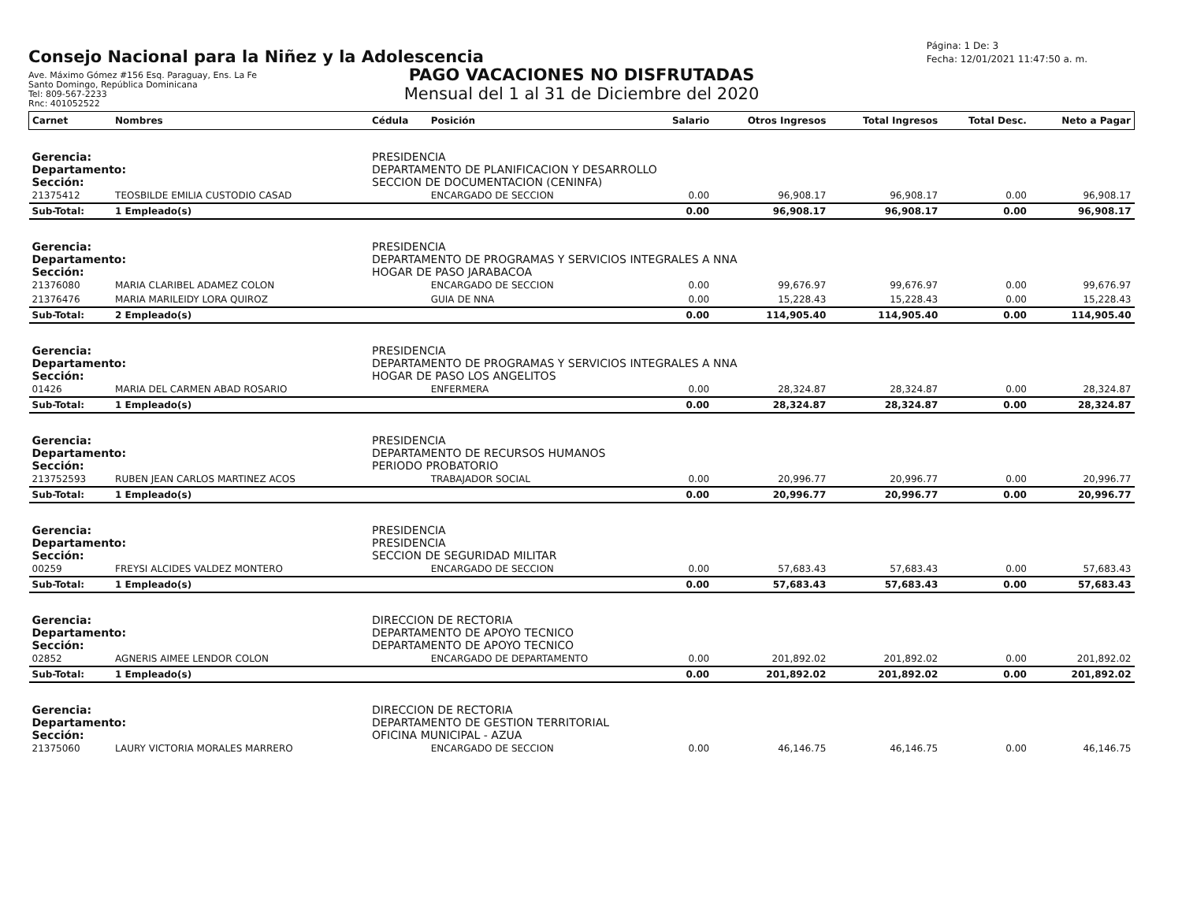Consejo Nacional para la Niñez y la Adolescencia
Ave. Máximo Gómez #156 Esq. Paraguay, Ens. La Fe
Santo Domingo, República Dominicana
Tel: 809-567-2233
Rnc: 401052522
Página: 1 De: 3
Fecha: 12/01/2021 11:47:50 a. m.
PAGO VACACIONES NO DISFRUTADAS
Mensual del 1 al 31 de Diciembre del 2020
| Carnet | Nombres | Cédula | Posición | Salario | Otros Ingresos | Total Ingresos | Total Desc. | Neto a Pagar |
| --- | --- | --- | --- | --- | --- | --- | --- | --- |
| Gerencia: | | PRESIDENCIA | | | | | | |
| Departamento: | | DEPARTAMENTO DE PLANIFICACION Y DESARROLLO | | | | | | |
| Sección: | | SECCION DE DOCUMENTACION (CENINFA) | | | | | | |
| 21375412 | TEOSBILDE EMILIA CUSTODIO CASAD | | ENCARGADO DE SECCION | 0.00 | 96,908.17 | 96,908.17 | 0.00 | 96,908.17 |
| Sub-Total: | 1 Empleado(s) | | | 0.00 | 96,908.17 | 96,908.17 | 0.00 | 96,908.17 |
| Gerencia: | | PRESIDENCIA | | | | | | |
| Departamento: | | DEPARTAMENTO DE PROGRAMAS Y SERVICIOS INTEGRALES A NNA | | | | | | |
| Sección: | | HOGAR DE PASO JARABACOA | | | | | | |
| 21376080 | MARIA CLARIBEL ADAMEZ COLON | | ENCARGADO DE SECCION | 0.00 | 99,676.97 | 99,676.97 | 0.00 | 99,676.97 |
| 21376476 | MARIA MARILEIDY LORA QUIROZ | | GUIA DE NNA | 0.00 | 15,228.43 | 15,228.43 | 0.00 | 15,228.43 |
| Sub-Total: | 2 Empleado(s) | | | 0.00 | 114,905.40 | 114,905.40 | 0.00 | 114,905.40 |
| Gerencia: | | PRESIDENCIA | | | | | | |
| Departamento: | | DEPARTAMENTO DE PROGRAMAS Y SERVICIOS INTEGRALES A NNA | | | | | | |
| Sección: | | HOGAR DE PASO LOS ANGELITOS | | | | | | |
| 01426 | MARIA DEL CARMEN ABAD ROSARIO | | ENFERMERA | 0.00 | 28,324.87 | 28,324.87 | 0.00 | 28,324.87 |
| Sub-Total: | 1 Empleado(s) | | | 0.00 | 28,324.87 | 28,324.87 | 0.00 | 28,324.87 |
| Gerencia: | | PRESIDENCIA | | | | | | |
| Departamento: | | DEPARTAMENTO DE RECURSOS HUMANOS | | | | | | |
| Sección: | | PERIODO PROBATORIO | | | | | | |
| 213752593 | RUBEN JEAN CARLOS MARTINEZ ACOS | | TRABAJADOR SOCIAL | 0.00 | 20,996.77 | 20,996.77 | 0.00 | 20,996.77 |
| Sub-Total: | 1 Empleado(s) | | | 0.00 | 20,996.77 | 20,996.77 | 0.00 | 20,996.77 |
| Gerencia: | | PRESIDENCIA | | | | | | |
| Departamento: | | PRESIDENCIA | | | | | | |
| Sección: | | SECCION DE SEGURIDAD MILITAR | | | | | | |
| 00259 | FREYSI ALCIDES VALDEZ MONTERO | | ENCARGADO DE SECCION | 0.00 | 57,683.43 | 57,683.43 | 0.00 | 57,683.43 |
| Sub-Total: | 1 Empleado(s) | | | 0.00 | 57,683.43 | 57,683.43 | 0.00 | 57,683.43 |
| Gerencia: | | DIRECCION DE RECTORIA | | | | | | |
| Departamento: | | DEPARTAMENTO DE APOYO TECNICO | | | | | | |
| Sección: | | DEPARTAMENTO DE APOYO TECNICO | | | | | | |
| 02852 | AGNERIS AIMEE LENDOR COLON | | ENCARGADO DE DEPARTAMENTO | 0.00 | 201,892.02 | 201,892.02 | 0.00 | 201,892.02 |
| Sub-Total: | 1 Empleado(s) | | | 0.00 | 201,892.02 | 201,892.02 | 0.00 | 201,892.02 |
| Gerencia: | | DIRECCION DE RECTORIA | | | | | | |
| Departamento: | | DEPARTAMENTO DE GESTION TERRITORIAL | | | | | | |
| Sección: | | OFICINA MUNICIPAL - AZUA | | | | | | |
| 21375060 | LAURY VICTORIA MORALES MARRERO | | ENCARGADO DE SECCION | 0.00 | 46,146.75 | 46,146.75 | 0.00 | 46,146.75 |